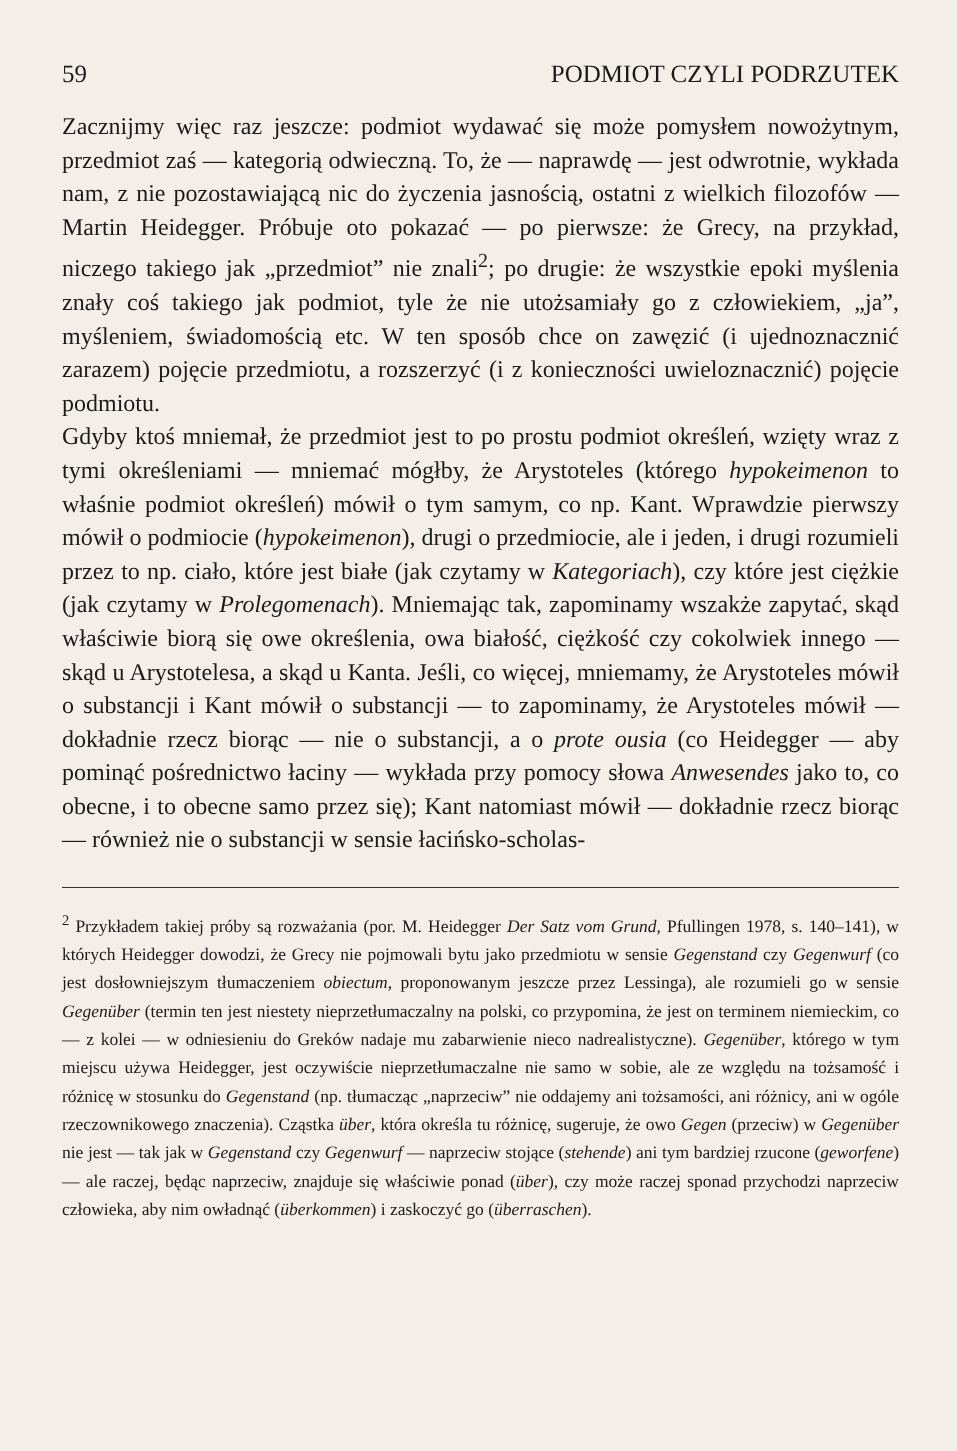59 PODMIOT CZYLI PODRZUTEK
Zacznijmy więc raz jeszcze: podmiot wydawać się może pomysłem nowożytnym, przedmiot zaś — kategorią odwieczną. To, że — naprawdę — jest odwrotnie, wykłada nam, z nie pozostawiającą nic do życzenia jasnością, ostatni z wielkich filozofów — Martin Heidegger. Próbuje oto pokazać — po pierwsze: że Grecy, na przykład, niczego takiego jak „przedmiot” nie znali<sup>2</sup>; po drugie: że wszystkie epoki myślenia znały coś takiego jak podmiot, tyle że nie utożsamiały go z człowiekiem, „ja”, myśleniem, świadomością etc. W ten sposób chce on zawęzić (i ujednoznacznić zarazem) pojęcie przedmiotu, a rozszerzyć (i z konieczności uwieloznacznić) pojęcie podmiotu.
Gdyby ktoś mniemał, że przedmiot jest to po prostu podmiot określeń, wzięty wraz z tymi określeniami — mniemać mógłby, że Arystoteles (którego hypokeimenon to właśnie podmiot określeń) mówił o tym samym, co np. Kant. Wprawdzie pierwszy mówił o podmiocie (hypokeimenon), drugi o przedmiocie, ale i jeden, i drugi rozumieli przez to np. ciało, które jest białe (jak czytamy w Kategoriach), czy które jest ciężkie (jak czytamy w Prolegomenach). Mniemając tak, zapominamy wszakże zapytać, skąd właściwie biorą się owe określenia, owa białość, ciężkość czy cokolwiek innego — skąd u Arystotelesa, a skąd u Kanta. Jeśli, co więcej, mniemamy, że Arystoteles mówił o substancji i Kant mówił o substancji — to zapominamy, że Arystoteles mówił — dokładnie rzecz biorąc — nie o substancji, a o prote ousia (co Heidegger — aby pominąć pośrednictwo łaciny — wykłada przy pomocy słowa Anwesendes jako to, co obecne, i to obecne samo przez się); Kant natomiast mówił — dokładnie rzecz biorąc — również nie o substancji w sensie łacińsko-scholas-
<sup>2</sup> Przykładem takiej próby są rozważania (por. M. Heidegger Der Satz vom Grund, Pfullingen 1978, s. 140–141), w których Heidegger dowodzi, że Grecy nie pojmowali bytu jako przedmiotu w sensie Gegenstand czy Gegenwurf (co jest dosłowniejszym tłumaczeniem obiectum, proponowanym jeszcze przez Lessinga), ale rozumieli go w sensie Gegenüber (termin ten jest niestety nieprzetłumaczalny na polski, co przypomina, że jest on terminem niemieckim, co — z kolei — w odniesieniu do Greków nadaje mu zabarwienie nieco nadrealistyczne). Gegenüber, którego w tym miejscu używa Heidegger, jest oczywiście nieprzetłumaczalne nie samo w sobie, ale ze względu na tożsamość i różnicę w stosunku do Gegenstand (np. tłumacząc „naprzeciw” nie oddajemy ani tożsamości, ani różnicy, ani w ogóle rzeczownikowego znaczenia). Cząstka über, która określa tu różnicę, sugeruje, że owo Gegen (przeciw) w Gegenüber nie jest — tak jak w Gegenstand czy Gegenwurf — naprzeciw stojące (stehende) ani tym bardziej rzucone (geworfene) — ale raczej, będąc naprzeciw, znajduje się właściwie ponad (über), czy może raczej sponad przychodzi naprzeciw człowieka, aby nim owładnąć (überkommen) i zaskoczyć go (überraschen).